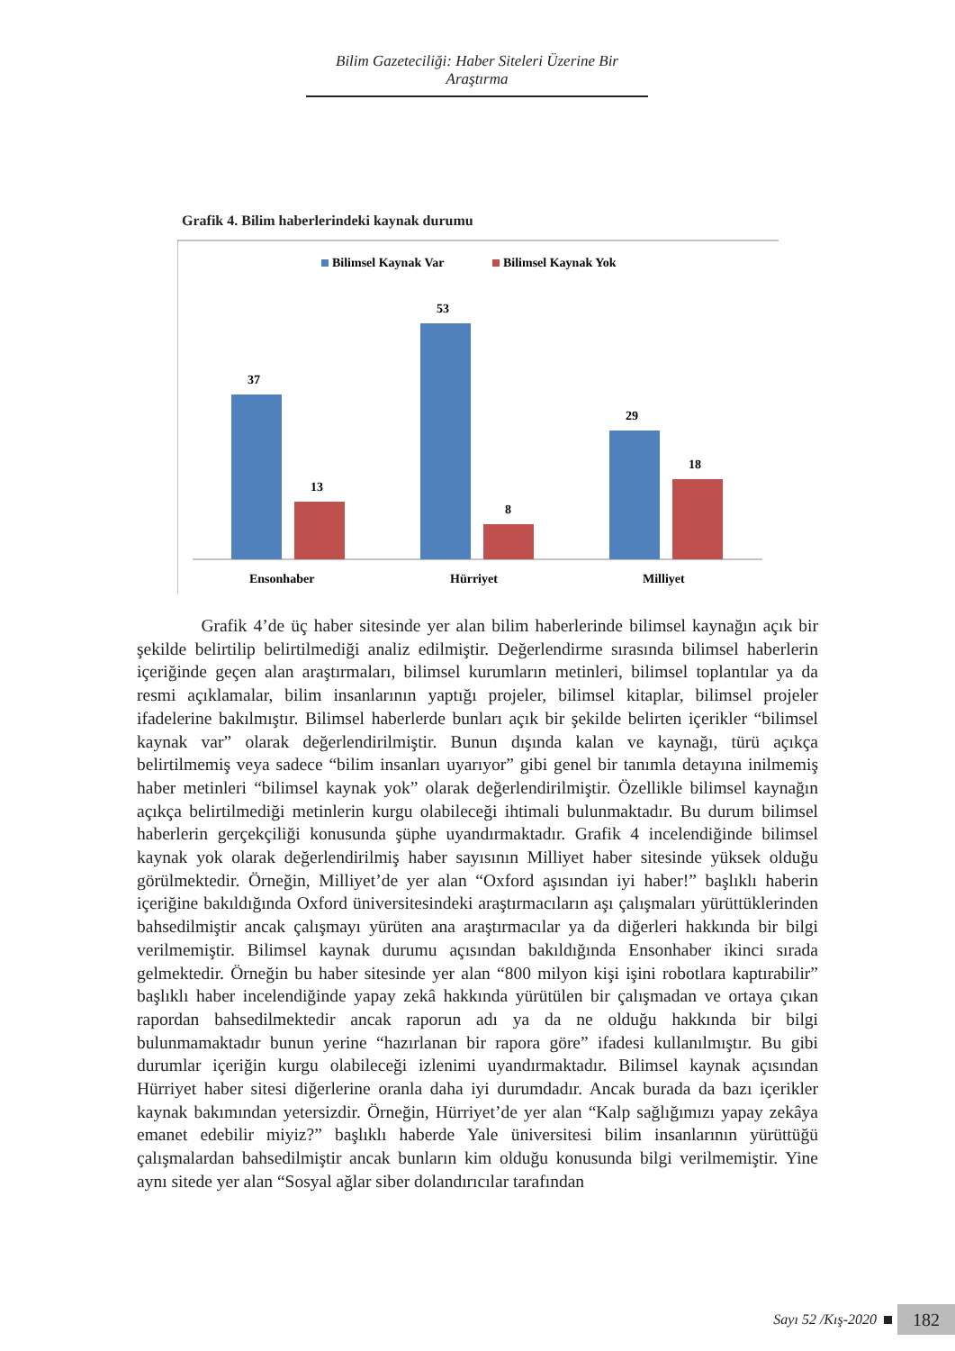Bilim Gazeteciliği: Haber Siteleri Üzerine Bir Araştırma
Grafik 4. Bilim haberlerindeki kaynak durumu
Bilimsel Kaynak Var
Bilimsel Kaynak Yok
37
13
53
8
29
18
Ensonhaber
Hürriyet
Milliyet
Grafik 4’de üç haber sitesinde yer alan bilim haberlerinde bilimsel kaynağın açık bir şekilde belirtilip belirtilmediği analiz edilmiştir. Değerlendirme sırasında bilimsel haberlerin içeriğinde geçen alan araştırmaları, bilimsel kurumların metinleri, bilimsel toplantılar ya da resmi açıklamalar, bilim insanlarının yaptığı projeler, bilimsel kitaplar, bilimsel projeler ifadelerine bakılmıştır. Bilimsel haberlerde bunları açık bir şekilde belirten içerikler “bilimsel kaynak var” olarak değerlendirilmiştir. Bunun dışında kalan ve kaynağı, türü açıkça belirtilmemiş veya sadece “bilim insanları uyarıyor” gibi genel bir tanımla detayına inilmemiş haber metinleri “bilimsel kaynak yok” olarak değerlendirilmiştir. Özellikle bilimsel kaynağın açıkça belirtilmediği metinlerin kurgu olabileceği ihtimali bulunmaktadır. Bu durum bilimsel haberlerin gerçekçiliği konusunda şüphe uyandırmaktadır. Grafik 4 incelendiğinde bilimsel kaynak yok olarak değerlendirilmiş haber sayısının Milliyet haber sitesinde yüksek olduğu görülmektedir. Örneğin, Milliyet’de yer alan “Oxford aşısından iyi haber!” başlıklı haberin içeriğine bakıldığında Oxford üniversitesindeki araştırmacıların aşı çalışmaları yürüttüklerinden bahsedilmiştir ancak çalışmayı yürüten ana araştırmacılar ya da diğerleri hakkında bir bilgi verilmemiştir. Bilimsel kaynak durumu açısından bakıldığında Ensonhaber ikinci sırada gelmektedir. Örneğin bu haber sitesinde yer alan “800 milyon kişi işini robotlara kaptırabilir” başlıklı haber incelendiğinde yapay zekâ hakkında yürütülen bir çalışmadan ve ortaya çıkan rapordan bahsedilmektedir ancak raporun adı ya da ne olduğu hakkında bir bilgi bulunmamaktadır bunun yerine “hazırlanan bir rapora göre” ifadesi kullanılmıştır. Bu gibi durumlar içeriğin kurgu olabileceği izlenimi uyandırmaktadır. Bilimsel kaynak açısından Hürriyet haber sitesi diğerlerine oranla daha iyi durumdadır. Ancak burada da bazı içerikler kaynak bakımından yetersizdir. Örneğin, Hürriyet’de yer alan “Kalp sağlığımızı yapay zekâya emanet edebilir miyiz?” başlıklı haberde Yale üniversitesi bilim insanlarının yürüttüğü çalışmalardan bahsedilmiştir ancak bunların kim olduğu konusunda bilgi verilmemiştir. Yine aynı sitede yer alan “Sosyal ağlar siber dolandırıcılar tarafından
Sayı 52 /Kış-2020
182